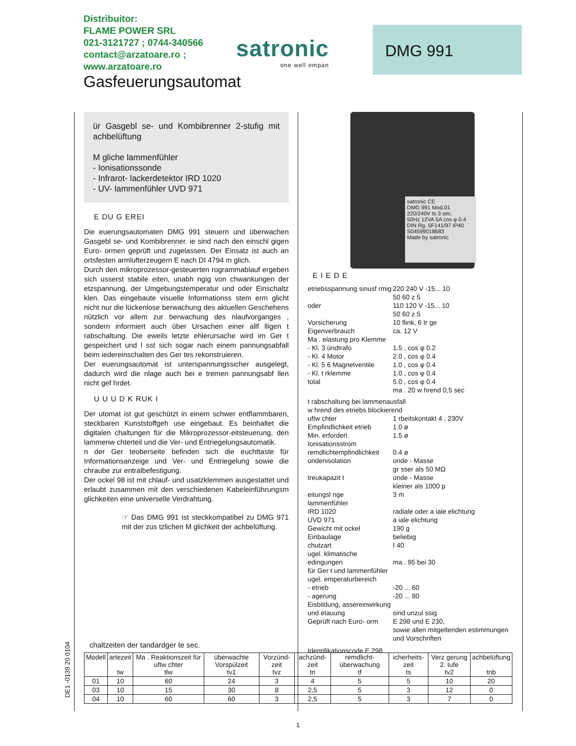Distribuitor:
FLAME POWER SRL
021-3121727 ; 0744-340566
contact@arzatoare.ro ;
www.arzatoare.ro
satronic
one well ompan
DMG 991
Gasfeuerungsautomat
ür Gasgebl se- und Kombibrenner 2-stufig mit achbelüftung
M gliche lammenfühler
- Ionisationssonde
- Infrarot- lackerdetektor IRD 1020
- UV- lammenfühler UVD 971
E DU G EREI
Die euerungsautomaten DMG 991 steuern und überwachen Gasgebl se- und Kombibrenner. ie sind nach den einschl gigen Euro- ormen geprüft und zugelassen. Der Einsatz ist auch an ortsfesten armlufterzeugern E nach DI 4794 m glich.
Durch den mikroprozessor-gesteuerten rogrammablauf ergeben sich usserst stabile eiten, unabh ngig von chwankungen der etzspannung, der Umgebungstemperatur und oder Einschaltz klen. Das eingebaute visuelle Informationss stem erm glicht nicht nur die lückenlose berwachung des aktuellen Geschehens nützlich vor allem zur berwachung des nlaufvorganges , sondern informiert auch über Ursachen einer allf lligen t rabschaltung. Die eweils letzte ehlerursache wird im Ger t gespeichert und l sst sich sogar nach einem pannungsabfall beim iedereinschalten des Ger tes rekonstruieren.
Der euerungsautomat ist unterspannungssicher ausgelegt, dadurch wird die nlage auch bei e tremen pannungsabf llen nicht gef hrdet.
U U U D K RUK I
Der utomat ist gut geschützt in einem schwer entflammbaren, steckbaren Kunststoffgeh use eingebaut. Es beinhaltet die digitalen chaltungen für die Mikroprozessor-eitsteuerung, den lammenw chterteil und die Ver- und Entriegelungsautomatik.
n der Ger teoberseite befinden sich die euchttaste für Informationsanzeige und Ver- und Entriegelung sowie die chraube zur entralbefestigung.
Der ockel 98 ist mit chlauf- und usatzklemmen ausgestattet und erlaubt zusammen mit den verschiedenen Kabeleinführungsm glichkeiten eine universelle Verdrahtung.
☞ Das DMG 991 ist steckkompatibel zu DMG 971 mit der zus tzlichen M glichkeit der achbelüftung.
satronic CE
DMG 991 Mod.01
220/240V ts 3 sec.
50Hz 12VA 5A cos φ 0.4
DIN Rg. 5F141/97 IP40
S04599018683
Made by satronic
E I E D E
| etriebsspannung sinusf rmig | 220 240 V -15... 10 50 60 z 5 |
| oder | 110 120 V -15... 10 50 60 z 5 |
| Vorsicherung | 10 flink, 6 tr ge |
| Eigenverbrauch | ca. 12 V |
| Ma . elastung pro Klemme | |
| - Kl. 3 ündtrafo | 1.5 , cos φ 0.2 |
| - Kl. 4 Motor | 2.0 , cos φ 0.4 |
| - Kl. 5 6 Magnetventile | 1.0 , cos φ 0.4 |
| - Kl. t rklemme | 1.0 , cos φ 0.4 |
| total | 5.0 , cos φ 0.4 ma . 20 w hrend 0,5 sec |
| t rabschaltung bei lammenausfall w hrend des etriebs blockierend | |
| uftw chter | 1 rbeitskontakt 4 , 230V |
| Empfindlichkeit etrieb | 1.0 ø |
| Min. erforderl. Ionisationsstrom | 1.5 ø |
| remdlichtempfindlichkeit | 0.4 ø |
| ondenisolation | onde - Masse gr sser als 50 MΩ |
| treukapazit t | onde - Masse kleiner als 1000 p |
| eitungsl nge lammenfühler | 3 m |
| IRD 1020 UVD 971 | radiale oder a iale elichtung a iale elichtung |
| Gewicht mit ockel | 190 g |
| Einbaulage | beliebig |
| chutzart | I 40 |
| ugel. klimatische edingungen für Ger t und lammenfühler | ma . 95 bei 30 |
| ugel. emperaturbereich - etrieb - agerung | -20 ... 60 -20 ... 80 |
| Eisbildung, assereinwirkung und etauung | sind unzul ssig |
| Geprüft nach Euro- orm | E 298 und E 230, sowie allen mitgeltenden estimmungen und Vorschriften |
| Identifikationscode E 298 | |
DE1 -0139 20 0104
chaltzeiten der tandardger te sec.
| Modell | artezeit tw | Ma . Reaktionszeit für uftw chter tlw | überwachte Vorspülzeit tv1 | Vorzünd-zeit tvz | achzünd-zeit tn | remdlicht-überwachung tf | icherheits-zeit ts | Verz gerung 2. tufe tv2 | achbelüftung tnb |
| --- | --- | --- | --- | --- | --- | --- | --- | --- | --- |
| 01 | 10 | 60 | 24 | 3 | 4 | 5 | 5 | 10 | 20 |
| 03 | 10 | 15 | 30 | 8 | 2,5 | 5 | 3 | 12 | 0 |
| 04 | 10 | 60 | 60 | 3 | 2,5 | 5 | 3 | 7 | 0 |
1